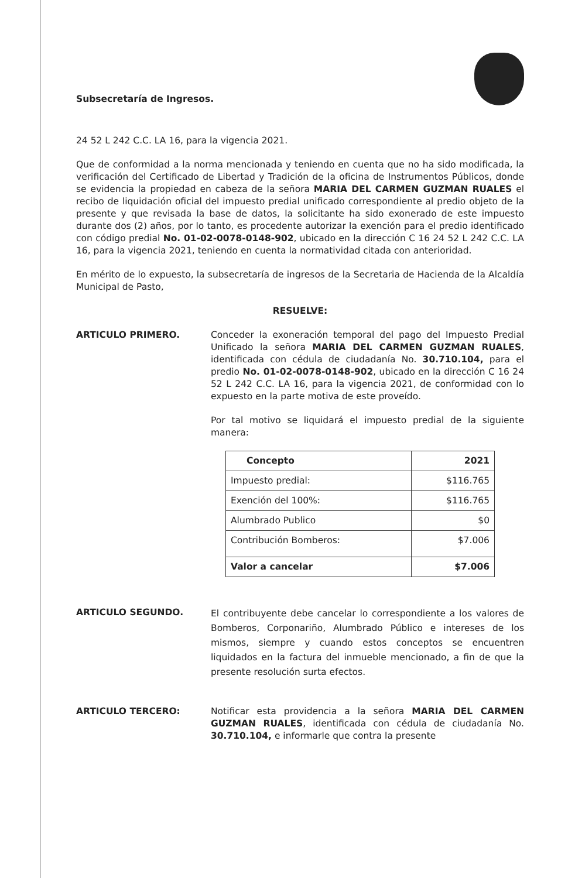Subsecretaría de Ingresos.
24 52 L 242 C.C. LA 16, para la vigencia 2021.
Que de conformidad a la norma mencionada y teniendo en cuenta que no ha sido modificada, la verificación del Certificado de Libertad y Tradición de la oficina de Instrumentos Públicos, donde se evidencia la propiedad en cabeza de la señora MARIA DEL CARMEN GUZMAN RUALES el recibo de liquidación oficial del impuesto predial unificado correspondiente al predio objeto de la presente y que revisada la base de datos, la solicitante ha sido exonerado de este impuesto durante dos (2) años, por lo tanto, es procedente autorizar la exención para el predio identificado con código predial No. 01-02-0078-0148-902, ubicado en la dirección C 16 24 52 L 242 C.C. LA 16, para la vigencia 2021, teniendo en cuenta la normatividad citada con anterioridad.
En mérito de lo expuesto, la subsecretaría de ingresos de la Secretaria de Hacienda de la Alcaldía Municipal de Pasto,
RESUELVE:
ARTICULO PRIMERO. Conceder la exoneración temporal del pago del Impuesto Predial Unificado la señora MARIA DEL CARMEN GUZMAN RUALES, identificada con cédula de ciudadanía No. 30.710.104, para el predio No. 01-02-0078-0148-902, ubicado en la dirección C 16 24 52 L 242 C.C. LA 16, para la vigencia 2021, de conformidad con lo expuesto en la parte motiva de este proveído.
Por tal motivo se liquidará el impuesto predial de la siguiente manera:
| Concepto | 2021 |
| --- | --- |
| Impuesto predial: | $116.765 |
| Exención del 100%: | $116.765 |
| Alumbrado Publico | $0 |
| Contribución Bomberos: | $7.006 |
| Valor a cancelar | $7.006 |
ARTICULO SEGUNDO.
El contribuyente debe cancelar lo correspondiente a los valores de Bomberos, Corponariño, Alumbrado Público e intereses de los mismos, siempre y cuando estos conceptos se encuentren liquidados en la factura del inmueble mencionado, a fin de que la presente resolución surta efectos.
ARTICULO TERCERO: Notificar esta providencia a la señora MARIA DEL CARMEN GUZMAN RUALES, identificada con cédula de ciudadanía No. 30.710.104, e informarle que contra la presente